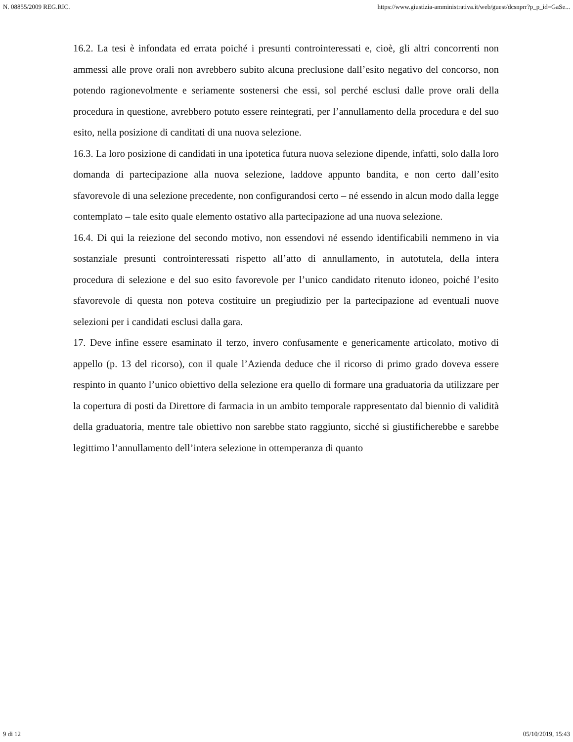N. 08855/2009 REG.RIC. https://www.giustizia-amministrativa.it/web/guest/dcsnprr?p_p_id=GaSe...
16.2. La tesi è infondata ed errata poiché i presunti controinteressati e, cioè, gli altri concorrenti non ammessi alle prove orali non avrebbero subito alcuna preclusione dall’esito negativo del concorso, non potendo ragionevolmente e seriamente sostenersi che essi, sol perché esclusi dalle prove orali della procedura in questione, avrebbero potuto essere reintegrati, per l’annullamento della procedura e del suo esito, nella posizione di canditati di una nuova selezione.
16.3. La loro posizione di candidati in una ipotetica futura nuova selezione dipende, infatti, solo dalla loro domanda di partecipazione alla nuova selezione, laddove appunto bandita, e non certo dall’esito sfavorevole di una selezione precedente, non configurandosi certo – né essendo in alcun modo dalla legge contemplato – tale esito quale elemento ostativo alla partecipazione ad una nuova selezione.
16.4. Di qui la reiezione del secondo motivo, non essendovi né essendo identificabili nemmeno in via sostanziale presunti controinteressati rispetto all’atto di annullamento, in autotutela, della intera procedura di selezione e del suo esito favorevole per l’unico candidato ritenuto idoneo, poiché l’esito sfavorevole di questa non poteva costituire un pregiudizio per la partecipazione ad eventuali nuove selezioni per i candidati esclusi dalla gara.
17. Deve infine essere esaminato il terzo, invero confusamente e genericamente articolato, motivo di appello (p. 13 del ricorso), con il quale l’Azienda deduce che il ricorso di primo grado doveva essere respinto in quanto l’unico obiettivo della selezione era quello di formare una graduatoria da utilizzare per la copertura di posti da Direttore di farmacia in un ambito temporale rappresentato dal biennio di validità della graduatoria, mentre tale obiettivo non sarebbe stato raggiunto, sicché si giustificherebbe e sarebbe legittimo l’annullamento dell’intera selezione in ottemperanza di quanto
9 di 12 05/10/2019, 15:43